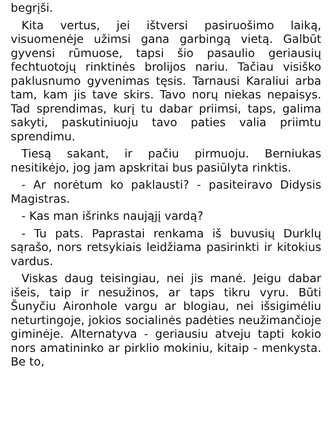begrįši.
Kita vertus, jei ištversi pasiruošimo laiką, visuomenėje užimsi gana garbingą vietą. Galbūt gyvensi rūmuose, tapsi šio pasaulio geriausių fechtuotojų rinktinės brolijos nariu. Tačiau visiško paklusnumo gyvenimas tęsis. Tarnausi Karaliui arba tam, kam jis tave skirs. Tavo norų niekas nepaisys. Tad sprendimas, kurį tu dabar priimsi, taps, galima sakyti, paskutiniuoju tavo paties valia priimtu sprendimu.
Tiesą sakant, ir pačiu pirmuoju. Berniukas nesitikėjo, jog jam apskritai bus pasiūlyta rinktis.
- Ar norėtum ko paklausti? - pasiteiravo Didysis Magistras.
- Kas man išrinks naująjį vardą?
- Tu pats. Paprastai renkama iš buvusių Durklų sąrašo, nors retsykiais leidžiama pasirinkti ir kitokius vardus.
Viskas daug teisingiau, nei jis manė. Jeigu dabar išeis, taip ir nesužinos, ar taps tikru vyru. Būti Šunyčiu Aironhole vargu ar blogiau, nei išsigimėliu neturtingoje, jokios socialinės padėties neužimančioje giminėje. Alternatyva - geriausiu atveju tapti kokio nors amatininko ar pirklio mokiniu, kitaip - menkysta. Be to,